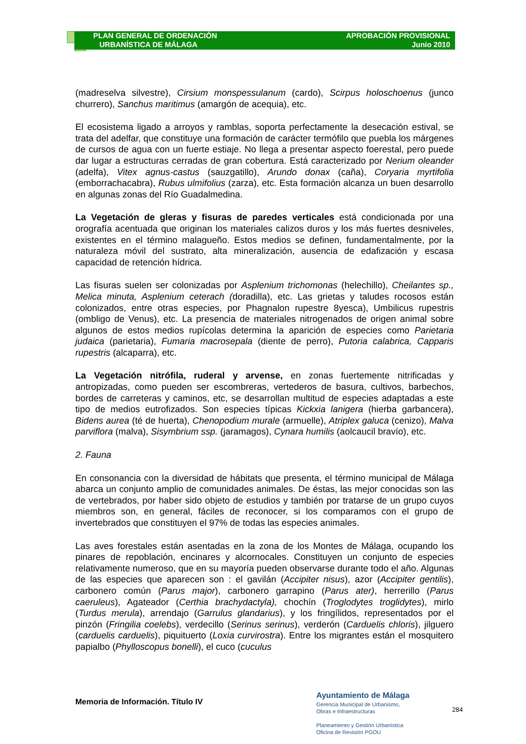PLAN GENERAL DE ORDENACIÓN
URBANÍSTICA DE MÁLAGA
APROBACIÓN PROVISIONAL
Junio 2010
(madreselva silvestre), Cirsium monspessulanum (cardo), Scirpus holoschoenus (junco churrero), Sanchus maritimus (amargón de acequia), etc.
El ecosistema ligado a arroyos y ramblas, soporta perfectamente la desecación estival, se trata del adelfar, que constituye una formación de carácter termófilo que puebla los márgenes de cursos de agua con un fuerte estiaje. No llega a presentar aspecto foerestal, pero puede dar lugar a estructuras cerradas de gran cobertura. Está caracterizado por Nerium oleander (adelfa), Vitex agnus-castus (sauzgatillo), Arundo donax (caña), Coryaria myrtifolia (emborrachacabra), Rubus ulmifolius (zarza), etc. Esta formación alcanza un buen desarrollo en algunas zonas del Río Guadalmedina.
La Vegetación de gleras y fisuras de paredes verticales está condicionada por una orografía acentuada que originan los materiales calizos duros y los más fuertes desniveles, existentes en el término malagueño. Estos medios se definen, fundamentalmente, por la naturaleza móvil del sustrato, alta mineralización, ausencia de edafización y escasa capacidad de retención hídrica.
Las fisuras suelen ser colonizadas por Asplenium trichomonas (helechillo), Cheilantes sp., Melica minuta, Asplenium ceterach (doradilla), etc. Las grietas y taludes rocosos están colonizados, entre otras especies, por Phagnalon rupestre 8yesca), Umbilicus rupestris (ombligo de Venus), etc. La presencia de materiales nitrogenados de origen animal sobre algunos de estos medios rupícolas determina la aparición de especies como Parietaria judaica (parietaria), Fumaria macrosepala (diente de perro), Putoria calabrica, Capparis rupestris (alcaparra), etc.
La Vegetación nitrófila, ruderal y arvense, en zonas fuertemente nitrificadas y antropizadas, como pueden ser escombreras, vertederos de basura, cultivos, barbechos, bordes de carreteras y caminos, etc, se desarrollan multitud de especies adaptadas a este tipo de medios eutrofizados. Son especies típicas Kickxia lanigera (hierba garbancera), Bidens aurea (té de huerta), Chenopodium murale (armuelle), Atriplex galuca (cenizo), Malva parviflora (malva), Sisymbrium ssp. (jaramagos), Cynara humilis (aolcaucil bravío), etc.
2. Fauna
En consonancia con la diversidad de hábitats que presenta, el término municipal de Málaga abarca un conjunto amplio de comunidades animales. De éstas, las mejor conocidas son las de vertebrados, por haber sido objeto de estudios y también por tratarse de un grupo cuyos miembros son, en general, fáciles de reconocer, si los comparamos con el grupo de invertebrados que constituyen el 97% de todas las especies animales.
Las aves forestales están asentadas en la zona de los Montes de Málaga, ocupando los pinares de repoblación, encinares y alcornocales. Constituyen un conjunto de especies relativamente numeroso, que en su mayoría pueden observarse durante todo el año. Algunas de las especies que aparecen son : el gavilán (Accipiter nisus), azor (Accipiter gentilis), carbonero común (Parus major), carbonero garrapino (Parus ater), herrerillo (Parus caeruleus), Agateador (Certhia brachydactyla), chochín (Troglodytes troglidytes), mirlo (Turdus merula), arrendajo (Garrulus glandarius), y los fringílidos, representados por el pinzón (Fringilia coelebs), verdecillo (Serinus serinus), verderón (Carduelis chloris), jilguero (carduelis carduelis), piquituerto (Loxia curvirostra). Entre los migrantes están el mosquitero papialbo (Phylloscopus bonelli), el cuco (cuculus
Memoria de Información. Título IV
Ayuntamiento de Málaga
Gerencia Municipal de Urbanismo,
Obras e Infraestructuras
Planeamiento y Gestión Urbanística
Oficina de Revisión PGOU
284